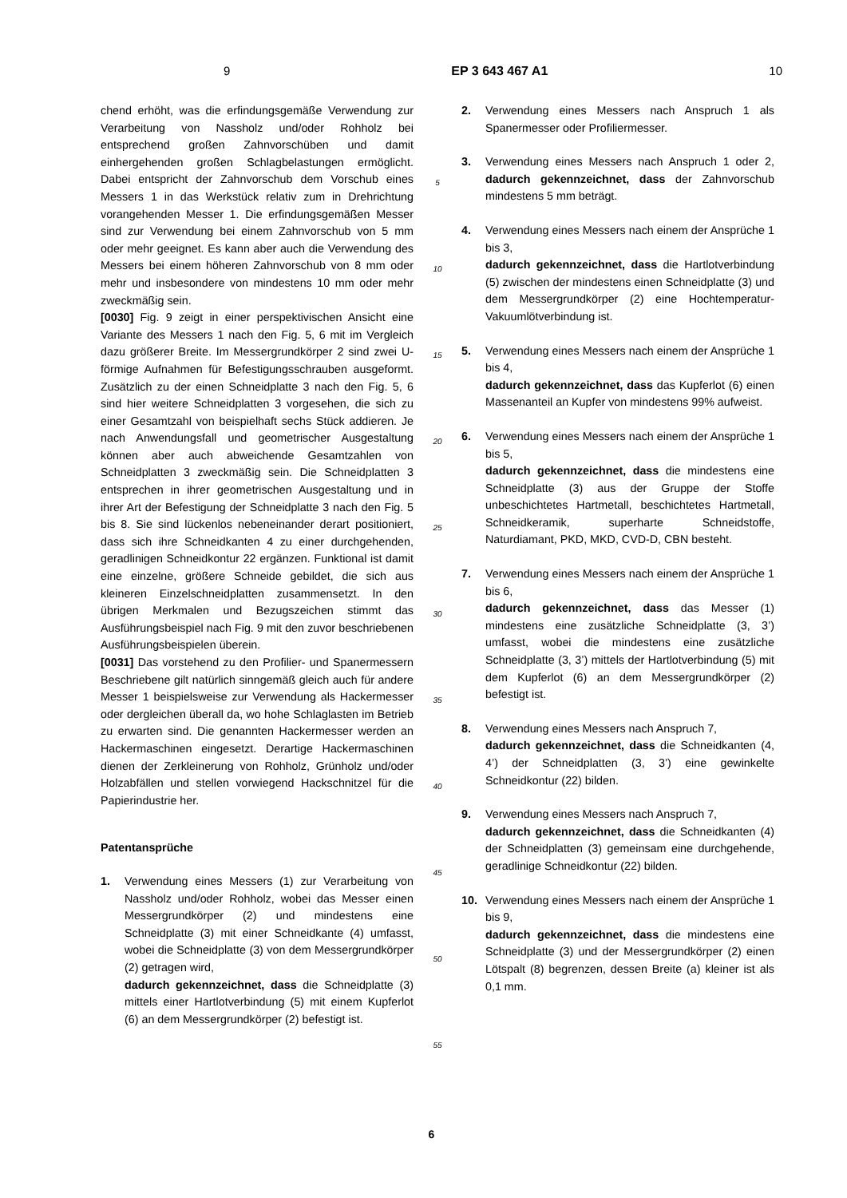9 EP 3 643 467 A1 10
chend erhöht, was die erfindungsgemäße Verwendung zur Verarbeitung von Nassholz und/oder Rohholz bei entsprechend großen Zahnvorschüben und damit einhergehenden großen Schlagbelastungen ermöglicht. Dabei entspricht der Zahnvorschub dem Vorschub eines Messers 1 in das Werkstück relativ zum in Drehrichtung vorangehenden Messer 1. Die erfindungsgemäßen Messer sind zur Verwendung bei einem Zahnvorschub von 5 mm oder mehr geeignet. Es kann aber auch die Verwendung des Messers bei einem höheren Zahnvorschub von 8 mm oder mehr und insbesondere von mindestens 10 mm oder mehr zweckmäßig sein.
[0030] Fig. 9 zeigt in einer perspektivischen Ansicht eine Variante des Messers 1 nach den Fig. 5, 6 mit im Vergleich dazu größerer Breite. Im Messergrundkörper 2 sind zwei U-förmige Aufnahmen für Befestigungsschrauben ausgeformt. Zusätzlich zu der einen Schneidplatte 3 nach den Fig. 5, 6 sind hier weitere Schneidplatten 3 vorgesehen, die sich zu einer Gesamtzahl von beispielhaft sechs Stück addieren. Je nach Anwendungsfall und geometrischer Ausgestaltung können aber auch abweichende Gesamtzahlen von Schneidplatten 3 zweckmäßig sein. Die Schneidplatten 3 entsprechen in ihrer geometrischen Ausgestaltung und in ihrer Art der Befestigung der Schneidplatte 3 nach den Fig. 5 bis 8. Sie sind lückenlos nebeneinander derart positioniert, dass sich ihre Schneidkanten 4 zu einer durchgehenden, geradlinigen Schneidkontur 22 ergänzen. Funktional ist damit eine einzelne, größere Schneide gebildet, die sich aus kleineren Einzelschneidplatten zusammensetzt. In den übrigen Merkmalen und Bezugszeichen stimmt das Ausführungsbeispiel nach Fig. 9 mit den zuvor beschriebenen Ausführungsbeispielen überein.
[0031] Das vorstehend zu den Profilier- und Spanermessern Beschriebene gilt natürlich sinngemäß gleich auch für andere Messer 1 beispielsweise zur Verwendung als Hackermesser oder dergleichen überall da, wo hohe Schlaglasten im Betrieb zu erwarten sind. Die genannten Hackermesser werden an Hackermaschinen eingesetzt. Derartige Hackermaschinen dienen der Zerkleinerung von Rohholz, Grünholz und/oder Holzabfällen und stellen vorwiegend Hackschnitzel für die Papierindustrie her.
Patentansprüche
1. Verwendung eines Messers (1) zur Verarbeitung von Nassholz und/oder Rohholz, wobei das Messer einen Messergrundkörper (2) und mindestens eine Schneidplatte (3) mit einer Schneidkante (4) umfasst, wobei die Schneidplatte (3) von dem Messergrundkörper (2) getragen wird,
dadurch gekennzeichnet, dass die Schneidplatte (3) mittels einer Hartlotverbindung (5) mit einem Kupferlot (6) an dem Messergrundkörper (2) befestigt ist.
5
10
15
20
25
30
35
40
45
50
55
2. Verwendung eines Messers nach Anspruch 1 als Spanermesser oder Profiliermesser.
3. Verwendung eines Messers nach Anspruch 1 oder 2, dadurch gekennzeichnet, dass der Zahnvorschub mindestens 5 mm beträgt.
4. Verwendung eines Messers nach einem der Ansprüche 1 bis 3,
dadurch gekennzeichnet, dass die Hartlotverbindung (5) zwischen der mindestens einen Schneidplatte (3) und dem Messergrundkörper (2) eine Hochtemperatur-Vakuumlötverbindung ist.
5. Verwendung eines Messers nach einem der Ansprüche 1 bis 4,
dadurch gekennzeichnet, dass das Kupferlot (6) einen Massenanteil an Kupfer von mindestens 99% aufweist.
6. Verwendung eines Messers nach einem der Ansprüche 1 bis 5,
dadurch gekennzeichnet, dass die mindestens eine Schneidplatte (3) aus der Gruppe der Stoffe unbeschichtetes Hartmetall, beschichtetes Hartmetall, Schneidkeramik, superharte Schneidstoffe, Naturdiamant, PKD, MKD, CVD-D, CBN besteht.
7. Verwendung eines Messers nach einem der Ansprüche 1 bis 6,
dadurch gekennzeichnet, dass das Messer (1) mindestens eine zusätzliche Schneidplatte (3, 3’) umfasst, wobei die mindestens eine zusätzliche Schneidplatte (3, 3’) mittels der Hartlotverbindung (5) mit dem Kupferlot (6) an dem Messergrundkörper (2) befestigt ist.
8. Verwendung eines Messers nach Anspruch 7,
dadurch gekennzeichnet, dass die Schneidkanten (4, 4’) der Schneidplatten (3, 3’) eine gewinkelte Schneidkontur (22) bilden.
9. Verwendung eines Messers nach Anspruch 7,
dadurch gekennzeichnet, dass die Schneidkanten (4) der Schneidplatten (3) gemeinsam eine durchgehende, geradlinige Schneidkontur (22) bilden.
10. Verwendung eines Messers nach einem der Ansprüche 1 bis 9,
dadurch gekennzeichnet, dass die mindestens eine Schneidplatte (3) und der Messergrundkörper (2) einen Lötspalt (8) begrenzen, dessen Breite (a) kleiner ist als 0,1 mm.
6